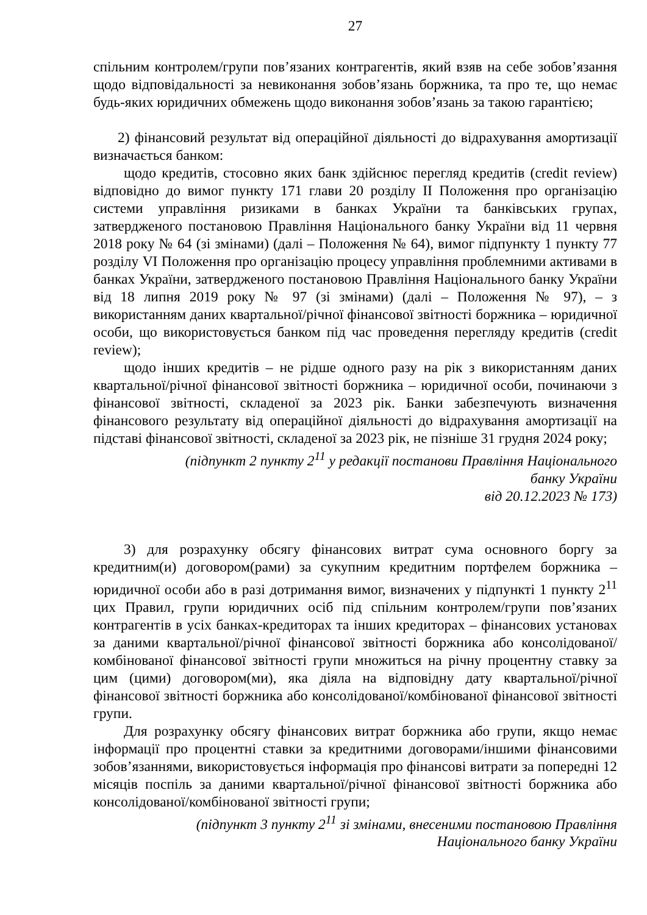27
спільним контролем/групи пов’язаних контрагентів, який взяв на себе зобов’язання щодо відповідальності за невиконання зобов’язань боржника, та про те, що немає будь-яких юридичних обмежень щодо виконання зобов’язань за такою гарантією;
2) фінансовий результат від операційної діяльності до відрахування амортизації визначається банком:
щодо кредитів, стосовно яких банк здійснює перегляд кредитів (credit review) відповідно до вимог пункту 171 глави 20 розділу II Положення про організацію системи управління ризиками в банках України та банківських групах, затвердженого постановою Правління Національного банку України від 11 червня 2018 року № 64 (зі змінами) (далі – Положення № 64), вимог підпункту 1 пункту 77 розділу VI Положення про організацію процесу управління проблемними активами в банках України, затвердженого постановою Правління Національного банку України від 18 липня 2019 року № 97 (зі змінами) (далі – Положення № 97), – з використанням даних квартальної/річної фінансової звітності боржника – юридичної особи, що використовується банком під час проведення перегляду кредитів (credit review);
щодо інших кредитів – не рідше одного разу на рік з використанням даних квартальної/річної фінансової звітності боржника – юридичної особи, починаючи з фінансової звітності, складеної за 2023 рік. Банки забезпечують визначення фінансового результату від операційної діяльності до відрахування амортизації на підставі фінансової звітності, складеної за 2023 рік, не пізніше 31 грудня 2024 року;
(підпункт 2 пункту 2<sup>11</sup> у редакції постанови Правління Національного
банку України
від 20.12.2023 № 173)
3) для розрахунку обсягу фінансових витрат сума основного боргу за кредитним(и) договором(рами) за сукупним кредитним портфелем боржника – юридичної особи або в разі дотримання вимог, визначених у підпункті 1 пункту 2<sup>11</sup> цих Правил, групи юридичних осіб під спільним контролем/групи пов’язаних контрагентів в усіх банках-кредиторах та інших кредиторах – фінансових установах за даними квартальної/річної фінансової звітності боржника або консолідованої/комбінованої фінансової звітності групи множиться на річну процентну ставку за цим (цими) договором(ми), яка діяла на відповідну дату квартальної/річної фінансової звітності боржника або консолідованої/комбінованої фінансової звітності групи.
Для розрахунку обсягу фінансових витрат боржника або групи, якщо немає інформації про процентні ставки за кредитними договорами/іншими фінансовими зобов’язаннями, використовується інформація про фінансові витрати за попередні 12 місяців поспіль за даними квартальної/річної фінансової звітності боржника або консолідованої/комбінованої звітності групи;
(підпункт 3 пункту 2<sup>11</sup> зі змінами, внесеними постановою Правління
Національного банку України